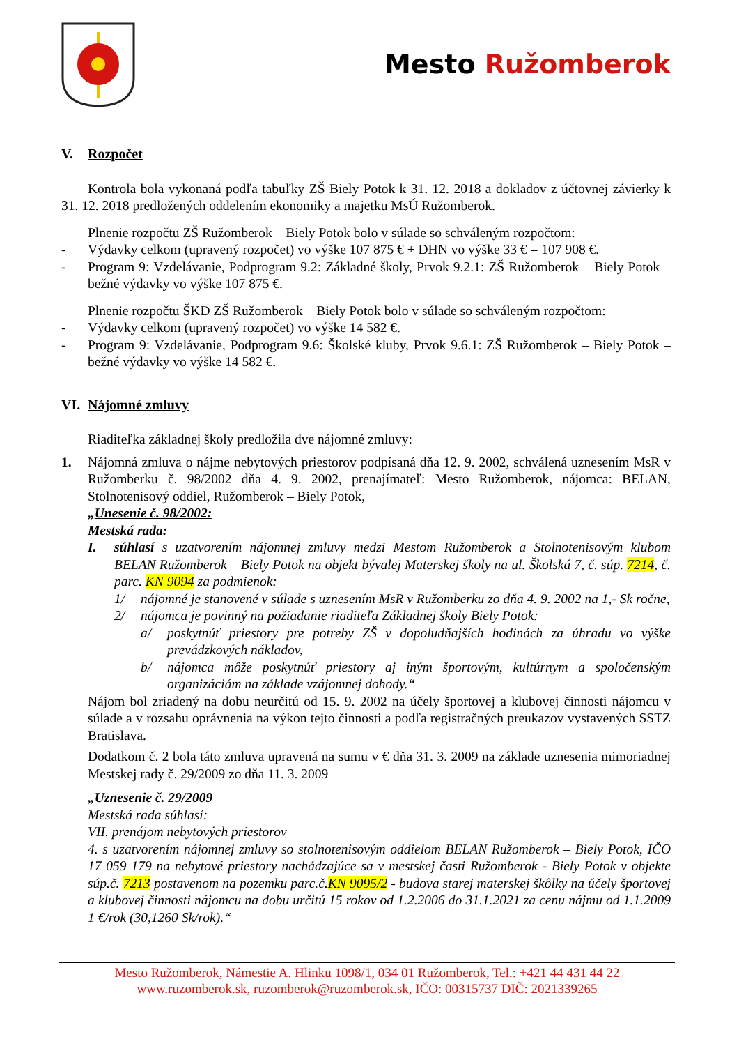Mesto Ružomberok
V. Rozpočet
Kontrola bola vykonaná podľa tabuľky ZŠ Biely Potok k 31. 12. 2018 a dokladov z účtovnej závierky k 31. 12. 2018 predložených oddelením ekonomiky a majetku MsÚ Ružomberok.
Plnenie rozpočtu ZŠ Ružomberok – Biely Potok bolo v súlade so schváleným rozpočtom:
- Výdavky celkom (upravený rozpočet) vo výške 107 875 € + DHN vo výške 33 € = 107 908 €.
- Program 9: Vzdelávanie, Podprogram 9.2: Základné školy, Prvok 9.2.1: ZŠ Ružomberok – Biely Potok – bežné výdavky vo výške 107 875 €.
Plnenie rozpočtu ŠKD ZŠ Ružomberok – Biely Potok bolo v súlade so schváleným rozpočtom:
- Výdavky celkom (upravený rozpočet) vo výške 14 582 €.
- Program 9: Vzdelávanie, Podprogram 9.6: Školské kluby, Prvok 9.6.1: ZŠ Ružomberok – Biely Potok – bežné výdavky vo výške 14 582 €.
VI. Nájomné zmluvy
Riaditeľka základnej školy predložila dve nájomné zmluvy:
1. Nájomná zmluva o nájme nebytových priestorov podpísaná dňa 12. 9. 2002, schválená uznesením MsR v Ružomberku č. 98/2002 dňa 4. 9. 2002, prenajímateľ: Mesto Ružomberok, nájomca: BELAN, Stolnotenisový oddiel, Ružomberok – Biely Potok,
„Unesenie č. 98/2002:
Mestská rada:
I. súhlasí s uzatvorením nájomnej zmluvy medzi Mestom Ružomberok a Stolnotenisovým klubom BELAN Ružomberok – Biely Potok na objekt bývalej Materskej školy na ul. Školská 7, č. súp. 7214, č. parc. KN 9094 za podmienok:
1/ nájomné je stanovené v súlade s uznesením MsR v Ružomberku zo dňa 4. 9. 2002 na 1,- Sk ročne,
2/ nájomca je povinný na požiadanie riaditeľa Základnej školy Biely Potok:
a/ poskytnúť priestory pre potreby ZŠ v dopoludňajších hodinách za úhradu vo výške prevádzkových nákladov,
b/ nájomca môže poskytnúť priestory aj iným športovým, kultúrnym a spoločenským organizáciám na základe vzájomnej dohody.“
Nájom bol zriadený na dobu neurčitú od 15. 9. 2002 na účely športovej a klubovej činnosti nájomcu v súlade a v rozsahu oprávnenia na výkon tejto činnosti a podľa registračných preukazov vystavených SSTZ Bratislava.
Dodatkom č. 2 bola táto zmluva upravená na sumu v € dňa 31. 3. 2009 na základe uznesenia mimoriadnej Mestskej rady č. 29/2009 zo dňa 11. 3. 2009
„Uznesenie č. 29/2009
Mestská rada súhlasí:
VII. prenájom nebytových priestorov
4. s uzatvorením nájomnej zmluvy so stolnotenisovým oddielom BELAN Ružomberok – Biely Potok, IČO 17 059 179 na nebytové priestory nachádzajúce sa v mestskej časti Ružomberok - Biely Potok v objekte súp.č. 7213 postavenom na pozemku parc.č.KN 9095/2 - budova starej materskej škôlky na účely športovej a klubovej činnosti nájomcu na dobu určitú 15 rokov od 1.2.2006 do 31.1.2021 za cenu nájmu od 1.1.2009 1 €/rok (30,1260 Sk/rok).“
Mesto Ružomberok, Námestie A. Hlinku 1098/1, 034 01 Ružomberok, Tel.: +421 44 431 44 22
www.ruzomberok.sk, ruzomberok@ruzomberok.sk, IČO: 00315737 DIČ: 2021339265